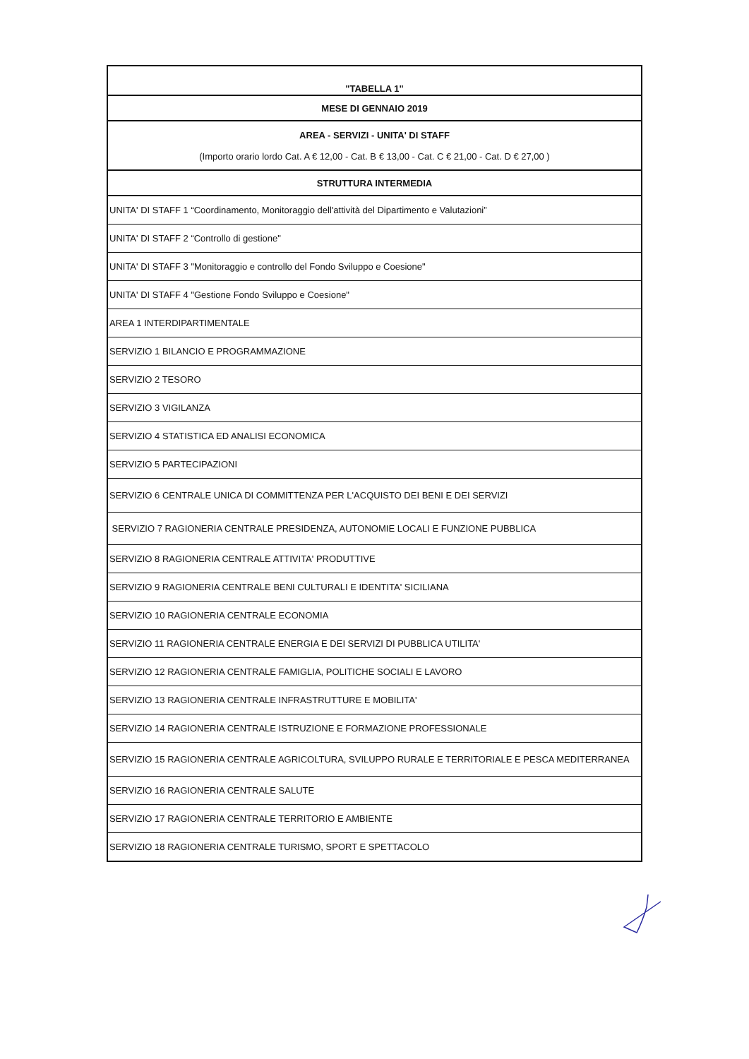| "TABELLA 1" |
| --- |
| MESE DI GENNAIO 2019 |
| AREA - SERVIZI - UNITA' DI STAFF (Importo orario lordo Cat. A € 12,00 - Cat. B € 13,00 - Cat. C € 21,00 - Cat. D € 27,00 ) |
| STRUTTURA INTERMEDIA |
| UNITA' DI STAFF 1 “Coordinamento, Monitoraggio dell'attività del Dipartimento e Valutazioni” |
| UNITA' DI STAFF 2 “Controllo di gestione" |
| UNITA' DI STAFF 3 "Monitoraggio e controllo del Fondo Sviluppo e Coesione" |
| UNITA' DI STAFF 4 "Gestione Fondo Sviluppo e Coesione" |
| AREA 1 INTERDIPARTIMENTALE |
| SERVIZIO 1 BILANCIO E PROGRAMMAZIONE |
| SERVIZIO 2 TESORO |
| SERVIZIO 3 VIGILANZA |
| SERVIZIO 4 STATISTICA ED ANALISI ECONOMICA |
| SERVIZIO 5 PARTECIPAZIONI |
| SERVIZIO 6 CENTRALE UNICA DI COMMITTENZA PER L'ACQUISTO DEI BENI E DEI SERVIZI |
| SERVIZIO 7 RAGIONERIA CENTRALE PRESIDENZA, AUTONOMIE LOCALI E FUNZIONE PUBBLICA |
| SERVIZIO 8 RAGIONERIA CENTRALE ATTIVITA' PRODUTTIVE |
| SERVIZIO 9 RAGIONERIA CENTRALE BENI CULTURALI E IDENTITA' SICILIANA |
| SERVIZIO 10 RAGIONERIA CENTRALE ECONOMIA |
| SERVIZIO 11 RAGIONERIA CENTRALE ENERGIA E DEI SERVIZI DI PUBBLICA UTILITA' |
| SERVIZIO 12 RAGIONERIA CENTRALE FAMIGLIA, POLITICHE SOCIALI E LAVORO |
| SERVIZIO 13 RAGIONERIA CENTRALE INFRASTRUTTURE E MOBILITA' |
| SERVIZIO 14 RAGIONERIA CENTRALE ISTRUZIONE E FORMAZIONE PROFESSIONALE |
| SERVIZIO 15 RAGIONERIA CENTRALE AGRICOLTURA, SVILUPPO RURALE E TERRITORIALE E PESCA MEDITERRANEA |
| SERVIZIO 16 RAGIONERIA CENTRALE SALUTE |
| SERVIZIO 17 RAGIONERIA CENTRALE TERRITORIO E AMBIENTE |
| SERVIZIO 18 RAGIONERIA CENTRALE TURISMO, SPORT E SPETTACOLO |